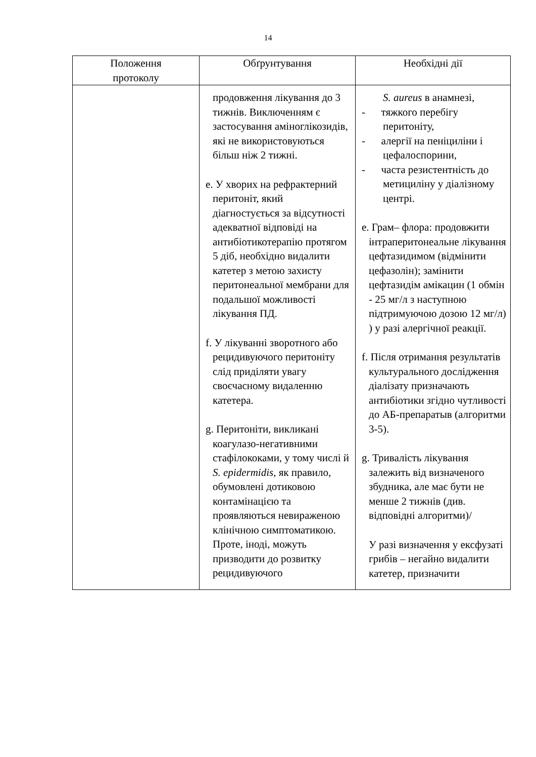14
| Положення протоколу | Обґрунтування | Необхідні дії |
| --- | --- | --- |
| | продовження лікування до 3 тижнів. Виключенням є застосування аміноглікозидів, які не використовуються більш ніж 2 тижні. e. У хворих на рефрактерний перитоніт, який діагностується за відсутності адекватної відповіді на антибіотикотерапію протягом 5 діб, необхідно видалити катетер з метою захисту перитонеальної мембрани для подальшої можливості лікування ПД. f. У лікуванні зворотного або рецидивуючого перитоніту слід приділяти увагу своєчасному видаленню катетера. g. Перитоніти, викликані коагулазо-негативними стафілококами, у тому числі й S. epidermidis, як правило, обумовлені дотиковою контамінацією та проявляються невираженою клінічною симптоматикою. Проте, іноді, можуть призводити до розвитку рецидивуючого | S. aureus в анамнезі, - тяжкого перебігу перитоніту, - алергії на пеніциліни і цефалоспорини, - часта резистентність до метициліну у діалізному центрі. e. Грам– флора: продовжити інтраперитонеальне лікування цефтазидимом (відмінити цефазолін); замінити цефтазидім амікацин (1 обмін - 25 мг/л з наступною підтримуючою дозою 12 мг/л) ) у разі алергічної реакції. f. Після отримання результатів культурального дослідження діалізату призначають антибіотики згідно чутливості до АБ-препаратыв (алгоритми 3-5). g. Тривалість лікування залежить від визначеного збудника, але має бути не менше 2 тижнів (див. відповідні алгоритми)/ У разі визначення у ексфузаті грибів – негайно видалити катетер, призначити |